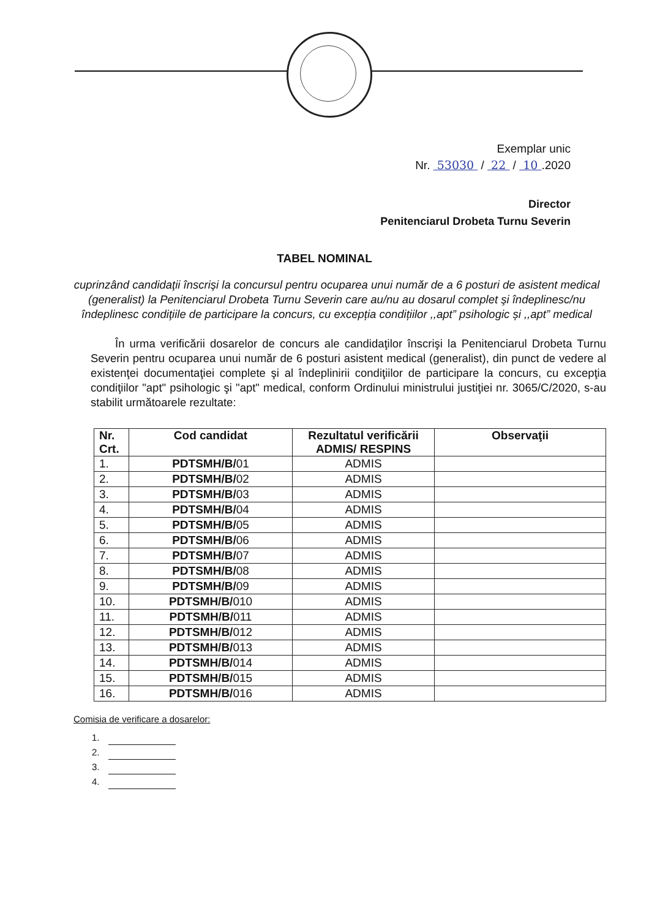Exemplar unic
Nr. 53030 / 22 / 10 .2020
Director
Penitenciarul Drobeta Turnu Severin
TABEL NOMINAL
cuprinzând candidaţii înscrişi la concursul pentru ocuparea unui număr de a 6 posturi de asistent medical (generalist) la Penitenciarul Drobeta Turnu Severin care au/nu au dosarul complet şi îndeplinesc/nu îndeplinesc condiţiile de participare la concurs, cu excepția condițiilor ,,apt” psihologic și ,,apt” medical
În urma verificării dosarelor de concurs ale candidaţilor înscrişi la Penitenciarul Drobeta Turnu Severin pentru ocuparea unui număr de 6 posturi asistent medical (generalist), din punct de vedere al existenţei documentaţiei complete şi al îndeplinirii condiţiilor de participare la concurs, cu excepţia condiţiilor "apt" psihologic şi "apt" medical, conform Ordinului ministrului justiţiei nr. 3065/C/2020, s-au stabilit următoarele rezultate:
| Nr. Crt. | Cod candidat | Rezultatul verificării ADMIS/ RESPINS | Observaţii |
| --- | --- | --- | --- |
| 1. | PDTSMH/B/ 01 | ADMIS | |
| 2. | PDTSMH/B/ 02 | ADMIS | |
| 3. | PDTSMH/B/ 03 | ADMIS | |
| 4. | PDTSMH/B/ 04 | ADMIS | |
| 5. | PDTSMH/B/ 05 | ADMIS | |
| 6. | PDTSMH/B/ 06 | ADMIS | |
| 7. | PDTSMH/B/ 07 | ADMIS | |
| 8. | PDTSMH/B/ 08 | ADMIS | |
| 9. | PDTSMH/B/ 09 | ADMIS | |
| 10. | PDTSMH/B/ 010 | ADMIS | |
| 11. | PDTSMH/B/ 011 | ADMIS | |
| 12. | PDTSMH/B/ 012 | ADMIS | |
| 13. | PDTSMH/B/ 013 | ADMIS | |
| 14. | PDTSMH/B/ 014 | ADMIS | |
| 15. | PDTSMH/B/ 015 | ADMIS | |
| 16. | PDTSMH/B/ 016 | ADMIS | |
Comisia de verificare a dosarelor:
1.
2.
3.
4.